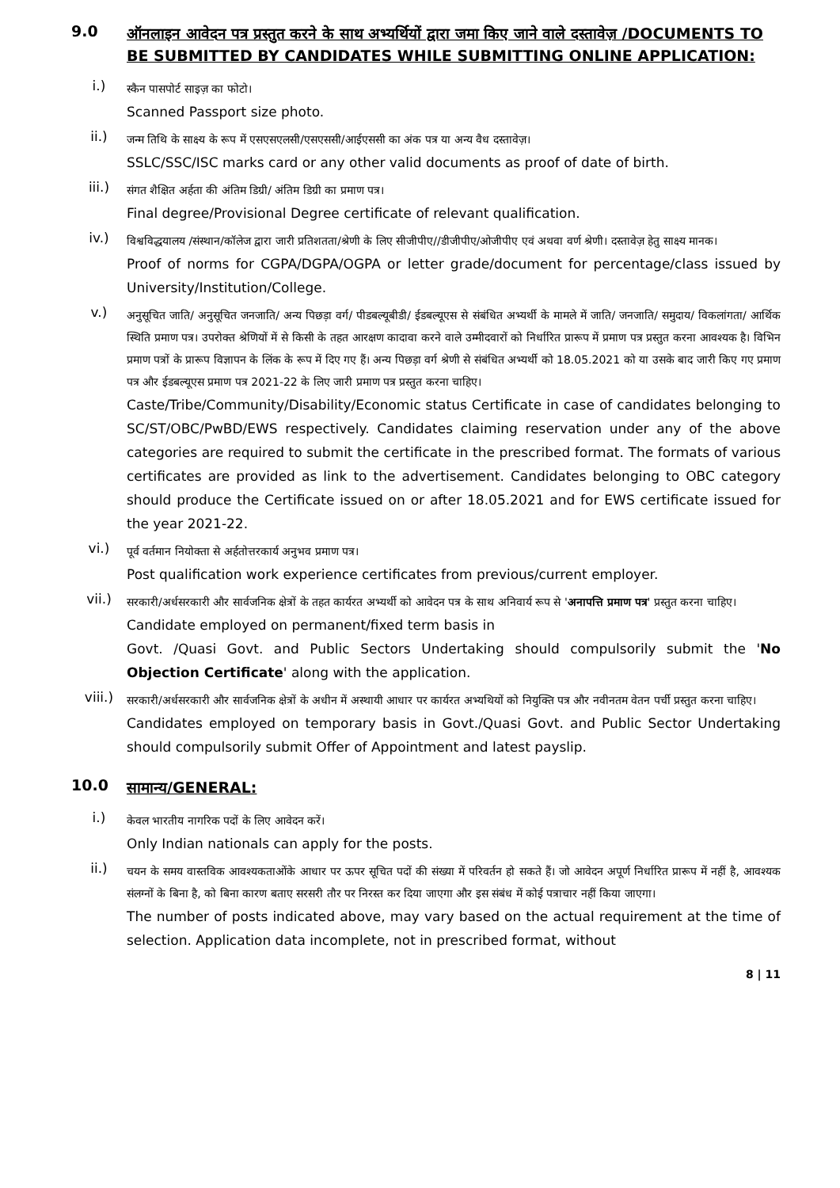9.0 ऑनलाइन आवेदन पत्र प्रस्तुत करने के साथ अभ्यर्थियों द्वारा जमा किए जाने वाले दस्तावेज़ /DOCUMENTS TO BE SUBMITTED BY CANDIDATES WHILE SUBMITTING ONLINE APPLICATION:
i.)
स्कैन पासपोर्ट साइज़ का फोटो।
Scanned Passport size photo.
ii.)
जन्म तिथि के साक्ष्य के रूप में एसएसएलसी/एसएससी/आईएससी का अंक पत्र या अन्य वैध दस्तावेज़।
SSLC/SSC/ISC marks card or any other valid documents as proof of date of birth.
iii.)
संगत शैक्षित अर्हता की अंतिम डिग्री/ अंतिम डिग्री का प्रमाण पत्र।
Final degree/Provisional Degree certificate of relevant qualification.
iv.)
विश्वविद्धयालय /संस्थान/कॉलेज द्वारा जारी प्रतिशतता/श्रेणी के लिए सीजीपीए//डीजीपीए/ओजीपीए एवं अथवा वर्ण श्रेणी। दस्तावेज़ हेतु साक्ष्य मानक।
Proof of norms for CGPA/DGPA/OGPA or letter grade/document for percentage/class issued by University/Institution/College.
v.)
अनुसूचित जाति/ अनुसूचित जनजाति/ अन्य पिछड़ा वर्ग/ पीडबल्यूबीडी/ ईडबल्यूएस से संबंधित अभ्यर्थी के मामले में जाति/ जनजाति/ समुदाय/ विकलांगता/ आर्थिक स्थिति प्रमाण पत्र। उपरोक्त श्रेणियों में से किसी के तहत आरक्षण कादावा करने वाले उम्मीदवारों को निर्धारित प्रारूप में प्रमाण पत्र प्रस्तुत करना आवश्यक है। विभिन प्रमाण पत्रों के प्रारूप विज्ञापन के लिंक के रूप में दिए गए हैं। अन्य पिछड़ा वर्ग श्रेणी से संबंधित अभ्यर्थी को 18.05.2021 को या उसके बाद जारी किए गए प्रमाण पत्र और ईडबल्यूएस प्रमाण पत्र 2021-22 के लिए जारी प्रमाण पत्र प्रस्तुत करना चाहिए।
Caste/Tribe/Community/Disability/Economic status Certificate in case of candidates belonging to SC/ST/OBC/PwBD/EWS respectively. Candidates claiming reservation under any of the above categories are required to submit the certificate in the prescribed format. The formats of various certificates are provided as link to the advertisement. Candidates belonging to OBC category should produce the Certificate issued on or after 18.05.2021 and for EWS certificate issued for the year 2021-22.
vi.)
पूर्व वर्तमान नियोक्ता से अर्हतोत्तरकार्य अनुभव प्रमाण पत्र।
Post qualification work experience certificates from previous/current employer.
vii.)
सरकारी/अर्धसरकारी और सार्वजनिक क्षेत्रों के तहत कार्यरत अभ्यर्थी को आवेदन पत्र के साथ अनिवार्य रूप से 'अनापत्ति प्रमाण पत्र' प्रस्तुत करना चाहिए।
Candidate employed on permanent/fixed term basis in
Govt. /Quasi Govt. and Public Sectors Undertaking should compulsorily submit the 'No Objection Certificate' along with the application.
viii.)
सरकारी/अर्धसरकारी और सार्वजनिक क्षेत्रों के अधीन में अस्थायी आधार पर कार्यरत अभ्यथियों को नियुक्ति पत्र और नवीनतम वेतन पर्ची प्रस्तुत करना चाहिए।
Candidates employed on temporary basis in Govt./Quasi Govt. and Public Sector Undertaking should compulsorily submit Offer of Appointment and latest payslip.
10.0 सामान्य/GENERAL:
i.)
केवल भारतीय नागरिक पदों के लिए आवेदन करें।
Only Indian nationals can apply for the posts.
ii.)
चयन के समय वास्तविक आवश्यकताओंके आधार पर ऊपर सूचित पदों की संख्या में परिवर्तन हो सकते हैं। जो आवेदन अपूर्ण निर्धारित प्रारूप में नहीं है, आवश्यक संलग्नों के बिना है, को बिना कारण बताए सरसरी तौर पर निरस्त कर दिया जाएगा और इस संबंध में कोई पत्राचार नहीं किया जाएगा।
The number of posts indicated above, may vary based on the actual requirement at the time of selection. Application data incomplete, not in prescribed format, without
8 | 11